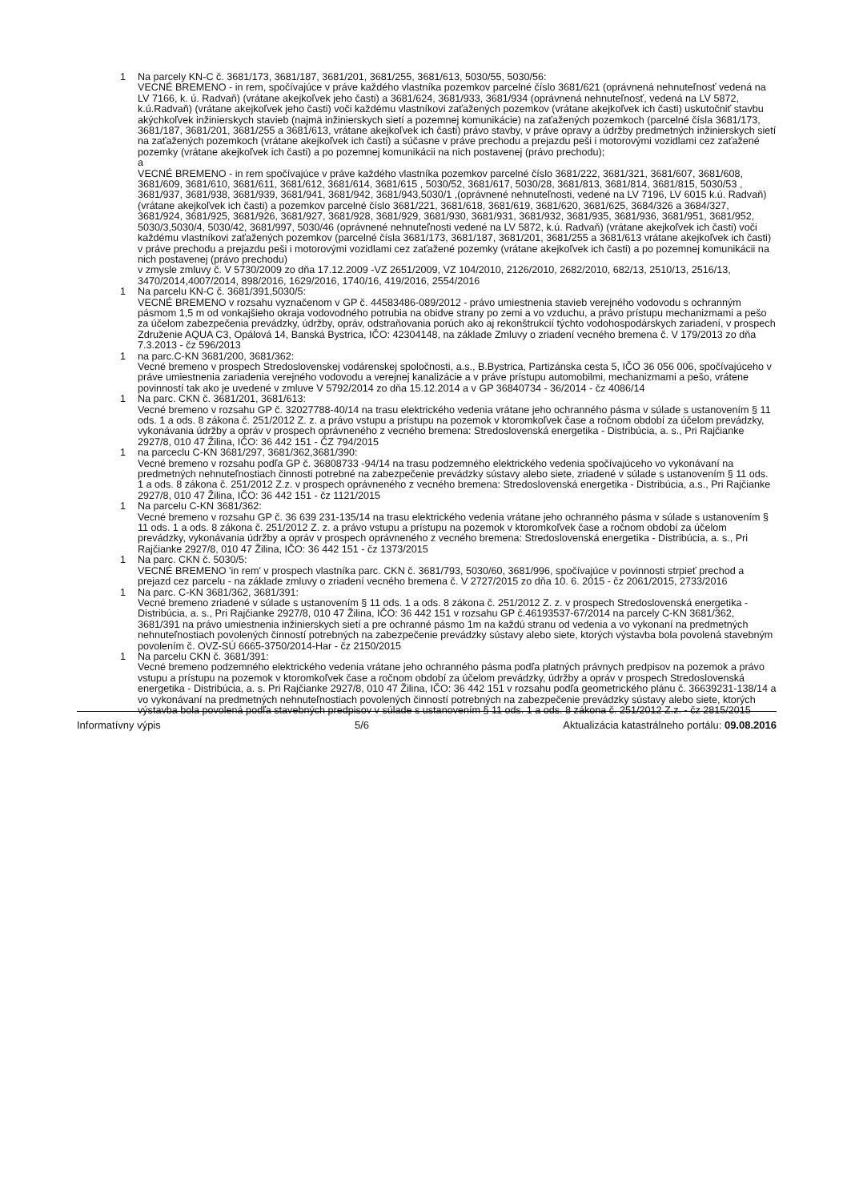1 Na parcely KN-C č. 3681/173, 3681/187, 3681/201, 3681/255, 3681/613, 5030/55, 5030/56:
VECNÉ BREMENO - in rem, spočívajúce v práve každého vlastníka pozemkov parcelné číslo 3681/621 (oprávnená nehnuteľnosť vedená na LV 7166, k. ú. Radvaň) (vrátane akejkoľvek jeho časti) a 3681/624, 3681/933, 3681/934 (oprávnená nehnuteľnosť, vedená na LV 5872, k.ú.Radvaň) (vrátane akejkoľvek jeho časti) voči každému vlastníkovi zaťažených pozemkov (vrátane akejkoľvek ich časti) uskutočniť stavbu akýchkoľvek inžinierskych stavieb (najmä inžinierskych sietí a pozemnej komunikácie) na zaťažených pozemkoch (parcelné čísla 3681/173, 3681/187, 3681/201, 3681/255 a 3681/613, vrátane akejkoľvek ich časti) právo stavby, v práve opravy a údržby predmetných inžinierskych sietí na zaťažených pozemkoch (vrátane akejkoľvek ich časti) a súčasne v práve prechodu a prejazdu peši i motorovými vozidlami cez zaťažené pozemky (vrátane akejkoľvek ich časti) a po pozemnej komunikácii na nich postavenej (právo prechodu);
a
VECNÉ BREMENO - in rem spočívajúce v práve každého vlastníka pozemkov parcelné číslo 3681/222, 3681/321, 3681/607, 3681/608, 3681/609, 3681/610, 3681/611, 3681/612, 3681/614, 3681/615 , 5030/52, 3681/617, 5030/28, 3681/813, 3681/814, 3681/815, 5030/53 , 3681/937, 3681/938, 3681/939, 3681/941, 3681/942, 3681/943,5030/1 ,(oprávnené nehnuteľnosti, vedené na LV 7196, LV 6015 k.ú. Radvaň) (vrátane akejkoľvek ich časti) a pozemkov parcelné číslo 3681/221, 3681/618, 3681/619, 3681/620, 3681/625, 3684/326 a 3684/327, 3681/924, 3681/925, 3681/926, 3681/927, 3681/928, 3681/929, 3681/930, 3681/931, 3681/932, 3681/935, 3681/936, 3681/951, 3681/952, 5030/3,5030/4, 5030/42, 3681/997, 5030/46 (oprávnené nehnuteľnosti vedené na LV 5872, k.ú. Radvaň) (vrátane akejkoľvek ich časti) voči každému vlastníkovi zaťažených pozemkov (parcelné čísla 3681/173, 3681/187, 3681/201, 3681/255 a 3681/613 vrátane akejkoľvek ich časti) v práve prechodu a prejazdu peši i motorovými vozidlami cez zaťažené pozemky (vrátane akejkoľvek ich časti) a po pozemnej komunikácii na nich postavenej (právo prechodu)
v zmysle zmluvy č. V 5730/2009 zo dňa 17.12.2009 -VZ 2651/2009, VZ 104/2010, 2126/2010, 2682/2010, 682/13, 2510/13, 2516/13, 3470/2014,4007/2014, 898/2016, 1629/2016, 1740/16, 419/2016, 2554/2016
1 Na parcelu KN-C č. 3681/391,5030/5:
VECNÉ BREMENO v rozsahu vyznačenom v GP č. 44583486-089/2012 - právo umiestnenia stavieb verejného vodovodu s ochranným pásmom 1,5 m od vonkajšieho okraja vodovodného potrubia na obidve strany po zemi a vo vzduchu, a právo prístupu mechanizmami a pešo za účelom zabezpečenia prevádzky, údržby, opráv, odstraňovania porúch ako aj rekonštrukcií týchto vodohospodárskych zariadení, v prospech Združenie AQUA C3, Opálová 14, Banská Bystrica, IČO: 42304148, na základe Zmluvy o zriadení vecného bremena č. V 179/2013 zo dňa 7.3.2013 - čz 596/2013
1 na parc.C-KN 3681/200, 3681/362:
Vecné bremeno v prospech Stredoslovenskej vodárenskej spoločnosti, a.s., B.Bystrica, Partizánska cesta 5, IČO 36 056 006, spočívajúceho v práve umiestnenia zariadenia verejného vodovodu a verejnej kanalizácie a v práve prístupu automobilmi, mechanizmami a pešo, vrátene povinností tak ako je uvedené v zmluve V 5792/2014 zo dňa 15.12.2014 a v GP 36840734 - 36/2014 - čz 4086/14
1 Na parc. CKN č. 3681/201, 3681/613:
Vecné bremeno v rozsahu GP č. 32027788-40/14 na trasu elektrického vedenia vrátane jeho ochranného pásma v súlade s ustanovením § 11 ods. 1 a ods. 8 zákona č. 251/2012 Z. z. a právo vstupu a prístupu na pozemok v ktoromkoľvek čase a ročnom období za účelom prevádzky, vykonávania údržby a opráv v prospech oprávneného z vecného bremena: Stredoslovenská energetika - Distribúcia, a. s., Pri Rajčianke 2927/8, 010 47 Žilina, IČO: 36 442 151 - ČZ 794/2015
1 na parceclu C-KN 3681/297, 3681/362,3681/390:
Vecné bremeno v rozsahu podľa GP č. 36808733 -94/14 na trasu podzemného elektrického vedenia spočívajúceho vo vykonávaní na predmetných nehnuteľnostiach činnosti potrebné na zabezpečenie prevádzky sústavy alebo siete, zriadené v súlade s ustanovením § 11 ods. 1 a ods. 8 zákona č. 251/2012 Z.z. v prospech oprávneného z vecného bremena: Stredoslovenská energetika - Distribúcia, a.s., Pri Rajčianke 2927/8, 010 47 Žilina, IČO: 36 442 151 - čz 1121/2015
1 Na parcelu C-KN 3681/362:
Vecné bremeno v rozsahu GP č. 36 639 231-135/14 na trasu elektrického vedenia vrátane jeho ochranného pásma v súlade s ustanovením § 11 ods. 1 a ods. 8 zákona č. 251/2012 Z. z. a právo vstupu a prístupu na pozemok v ktoromkoľvek čase a ročnom období za účelom prevádzky, vykonávania údržby a opráv v prospech oprávneného z vecného bremena: Stredoslovenská energetika - Distribúcia, a. s., Pri Rajčianke 2927/8, 010 47 Žilina, IČO: 36 442 151 - čz 1373/2015
1 Na parc. CKN č. 5030/5:
VECNÉ BREMENO 'in rem' v prospech vlastníka parc. CKN č. 3681/793, 5030/60, 3681/996, spočívajúce v povinnosti strpieť prechod a prejazd cez parcelu - na základe zmluvy o zriadení vecného bremena č. V 2727/2015 zo dňa 10. 6. 2015 - čz 2061/2015, 2733/2016
1 Na parc. C-KN 3681/362, 3681/391:
Vecné bremeno zriadené v súlade s ustanovením § 11 ods. 1 a ods. 8 zákona č. 251/2012 Z. z. v prospech Stredoslovenská energetika - Distribúcia, a. s., Pri Rajčianke 2927/8, 010 47 Žilina, IČO: 36 442 151 v rozsahu GP č.46193537-67/2014 na parcely C-KN 3681/362, 3681/391 na právo umiestnenia inžinierskych sietí a pre ochranné pásmo 1m na každú stranu od vedenia a vo vykonaní na predmetných nehnuteľnostiach povolených činností potrebných na zabezpečenie prevádzky sústavy alebo siete, ktorých výstavba bola povolená stavebným povolením č. OVZ-SÚ 6665-3750/2014-Har - čz 2150/2015
1 Na parcelu CKN č. 3681/391:
Vecné bremeno podzemného elektrického vedenia vrátane jeho ochranného pásma podľa platných právnych predpisov na pozemok a právo vstupu a prístupu na pozemok v ktoromkoľvek čase a ročnom období za účelom prevádzky, údržby a opráv v prospech Stredoslovenská energetika - Distribúcia, a. s. Pri Rajčianke 2927/8, 010 47 Žilina, IČO: 36 442 151 v rozsahu podľa geometrického plánu č. 36639231-138/14 a vo vykonávaní na predmetných nehnuteľnostiach povolených činností potrebných na zabezpečenie prevádzky sústavy alebo siete, ktorých výstavba bola povolená podľa stavebných predpisov v súlade s ustanovením § 11 ods. 1 a ods. 8 zákona č. 251/2012 Z.z. - čz 2815/2015
Informatívny výpis 5/6 Aktualizácia katastrálneho portálu: 09.08.2016